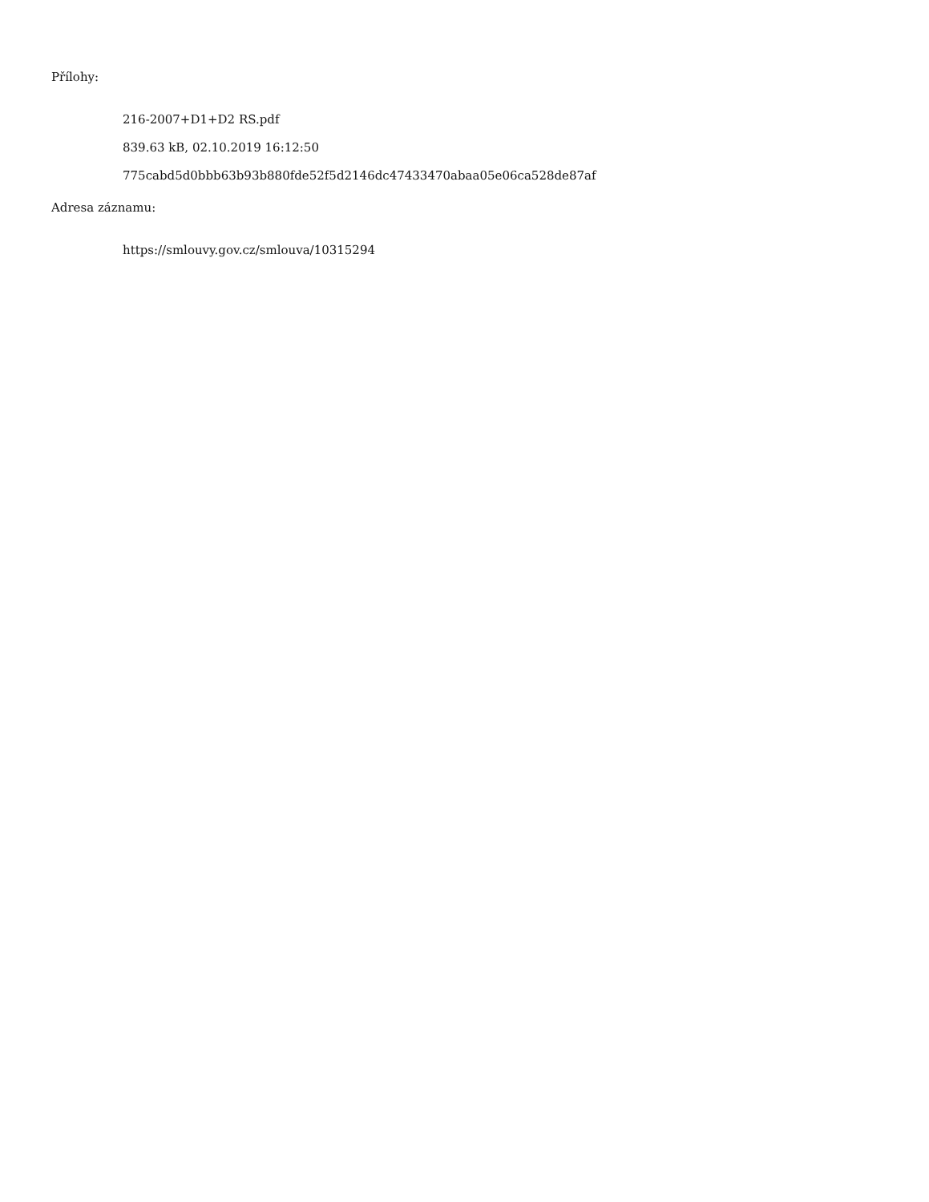Přílohy:
216-2007+D1+D2 RS.pdf
839.63 kB, 02.10.2019 16:12:50
775cabd5d0bbb63b93b880fde52f5d2146dc47433470abaa05e06ca528de87af
Adresa záznamu:
https://smlouvy.gov.cz/smlouva/10315294